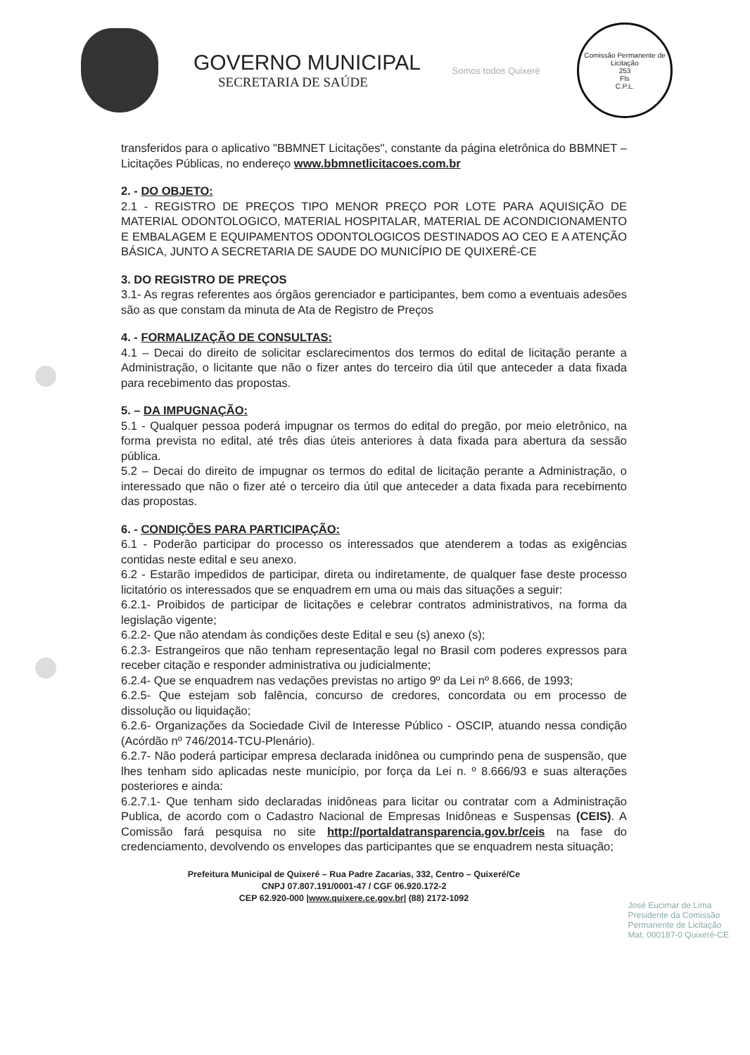GOVERNO MUNICIPAL
SECRETARIA DE SAÚDE
Somos todos Quixeré
Comissão Permanente de Licitação
253
Fls
C.P.L.
transferidos para o aplicativo "BBMNET Licitações", constante da página eletrônica do BBMNET – Licitações Públicas, no endereço www.bbmnetlicitacoes.com.br
2. - DO OBJETO:
2.1 - REGISTRO DE PREÇOS TIPO MENOR PREÇO POR LOTE PARA AQUISIÇÃO DE MATERIAL ODONTOLOGICO, MATERIAL HOSPITALAR, MATERIAL DE ACONDICIONAMENTO E EMBALAGEM E EQUIPAMENTOS ODONTOLOGICOS DESTINADOS AO CEO E A ATENÇÃO BÁSICA, JUNTO A SECRETARIA DE SAUDE DO MUNICÍPIO DE QUIXERÉ-CE
3. DO REGISTRO DE PREÇOS
3.1- As regras referentes aos órgãos gerenciador e participantes, bem como a eventuais adesões são as que constam da minuta de Ata de Registro de Preços
4. - FORMALIZAÇÃO DE CONSULTAS:
4.1 – Decai do direito de solicitar esclarecimentos dos termos do edital de licitação perante a Administração, o licitante que não o fizer antes do terceiro dia útil que anteceder a data fixada para recebimento das propostas.
5. – DA IMPUGNAÇÃO:
5.1 - Qualquer pessoa poderá impugnar os termos do edital do pregão, por meio eletrônico, na forma prevista no edital, até três dias úteis anteriores à data fixada para abertura da sessão pública.
5.2 – Decai do direito de impugnar os termos do edital de licitação perante a Administração, o interessado que não o fizer até o terceiro dia útil que anteceder a data fixada para recebimento das propostas.
6. - CONDIÇÕES PARA PARTICIPAÇÃO:
6.1 - Poderão participar do processo os interessados que atenderem a todas as exigências contidas neste edital e seu anexo.
6.2 - Estarão impedidos de participar, direta ou indiretamente, de qualquer fase deste processo licitatório os interessados que se enquadrem em uma ou mais das situações a seguir:
6.2.1- Proibidos de participar de licitações e celebrar contratos administrativos, na forma da legislação vigente;
6.2.2- Que não atendam às condições deste Edital e seu (s) anexo (s);
6.2.3- Estrangeiros que não tenham representação legal no Brasil com poderes expressos para receber citação e responder administrativa ou judicialmente;
6.2.4- Que se enquadrem nas vedações previstas no artigo 9º da Lei nº 8.666, de 1993;
6.2.5- Que estejam sob falência, concurso de credores, concordata ou em processo de dissolução ou liquidação;
6.2.6- Organizações da Sociedade Civil de Interesse Público - OSCIP, atuando nessa condição (Acórdão nº 746/2014-TCU-Plenário).
6.2.7- Não poderá participar empresa declarada inidônea ou cumprindo pena de suspensão, que lhes tenham sido aplicadas neste município, por força da Lei n. º 8.666/93 e suas alterações posteriores e ainda:
6.2.7.1- Que tenham sido declaradas inidôneas para licitar ou contratar com a Administração Publica, de acordo com o Cadastro Nacional de Empresas Inidôneas e Suspensas (CEIS). A Comissão fará pesquisa no site http://portaldatransparencia.gov.br/ceis na fase do credenciamento, devolvendo os envelopes das participantes que se enquadrem nesta situação;
Prefeitura Municipal de Quixeré – Rua Padre Zacarias, 332, Centro – Quixeré/Ce
CNPJ 07.807.191/0001-47 / CGF 06.920.172-2
CEP 62.920-000 |www.quixere.ce.gov.br| (88) 2172-1092
José Eucimar de Lima
Presidente da Comissão
Permanente de Licitação
Mat. 000187-0 Quixeré-CE